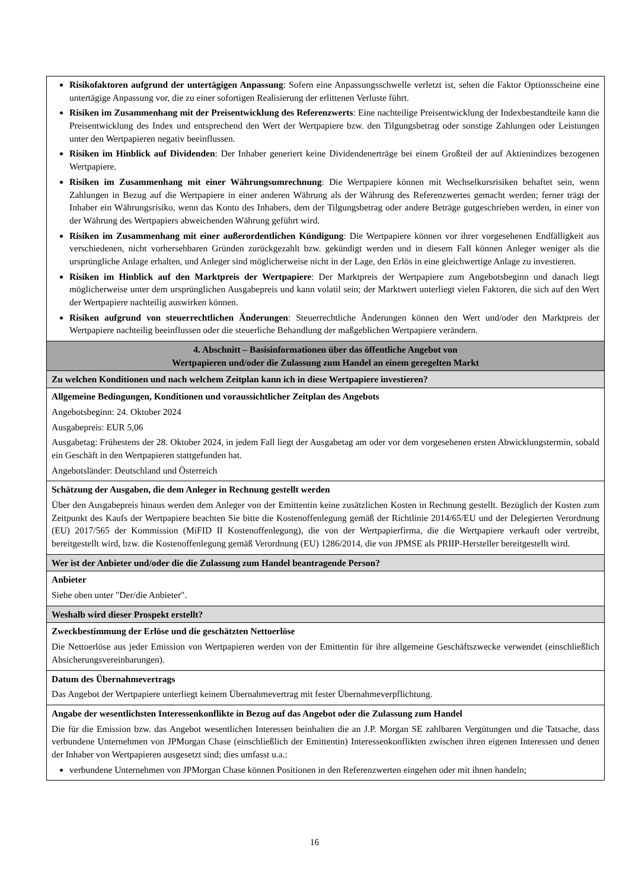| Risikofaktoren aufgrund der untertägigen Anpassung : Sofern eine Anpassungsschwelle verletzt ist, sehen die Faktor Optionsscheine eine untertägige Anpassung vor, die zu einer sofortigen Realisierung der erlittenen Verluste führt. Risiken im Zusammenhang mit der Preisentwicklung des Referenzwerts : Eine nachteilige Preisentwicklung der Indexbestandteile kann die Preisentwicklung des Index und entsprechend den Wert der Wertpapiere bzw. den Tilgungsbetrag oder sonstige Zahlungen oder Leistungen unter den Wertpapieren negativ beeinflussen. Risiken im Hinblick auf Dividenden : Der Inhaber generiert keine Dividendenerträge bei einem Großteil der auf Aktienindizes bezogenen Wertpapiere. Risiken im Zusammenhang mit einer Währungsumrechnung : Die Wertpapiere können mit Wechselkursrisiken behaftet sein, wenn Zahlungen in Bezug auf die Wertpapiere in einer anderen Währung als der Währung des Referenzwertes gemacht werden; ferner trägt der Inhaber ein Währungsrisiko, wenn das Konto des Inhabers, dem der Tilgungsbetrag oder andere Beträge gutgeschrieben werden, in einer von der Währung des Wertpapiers abweichenden Währung geführt wird. Risiken im Zusammenhang mit einer außerordentlichen Kündigung : Die Wertpapiere können vor ihrer vorgesehenen Endfälligkeit aus verschiedenen, nicht vorhersehbaren Gründen zurückgezahlt bzw. gekündigt werden und in diesem Fall können Anleger weniger als die ursprüngliche Anlage erhalten, und Anleger sind möglicherweise nicht in der Lage, den Erlös in eine gleichwertige Anlage zu investieren. Risiken im Hinblick auf den Marktpreis der Wertpapiere : Der Marktpreis der Wertpapiere zum Angebotsbeginn und danach liegt möglicherweise unter dem ursprünglichen Ausgabepreis und kann volatil sein; der Marktwert unterliegt vielen Faktoren, die sich auf den Wert der Wertpapiere nachteilig auswirken können. Risiken aufgrund von steuerrechtlichen Änderungen : Steuerrechtliche Änderungen können den Wert und/oder den Marktpreis der Wertpapiere nachteilig beeinflussen oder die steuerliche Behandlung der maßgeblichen Wertpapiere verändern. |
| 4. Abschnitt – Basisinformationen über das öffentliche Angebot von Wertpapieren und/oder die Zulassung zum Handel an einem geregelten Markt |
| Zu welchen Konditionen und nach welchem Zeitplan kann ich in diese Wertpapiere investieren? |
| Allgemeine Bedingungen, Konditionen und voraussichtlicher Zeitplan des Angebots Angebotsbeginn: 24. Oktober 2024 Ausgabepreis: EUR 5,06 Ausgabetag: Frühestens der 28. Oktober 2024, in jedem Fall liegt der Ausgabetag am oder vor dem vorgesehenen ersten Abwicklungstermin, sobald ein Geschäft in den Wertpapieren stattgefunden hat. Angebotsländer: Deutschland und Österreich |
| Schätzung der Ausgaben, die dem Anleger in Rechnung gestellt werden Über den Ausgabepreis hinaus werden dem Anleger von der Emittentin keine zusätzlichen Kosten in Rechnung gestellt. Bezüglich der Kosten zum Zeitpunkt des Kaufs der Wertpapiere beachten Sie bitte die Kostenoffenlegung gemäß der Richtlinie 2014/65/EU und der Delegierten Verordnung (EU) 2017/565 der Kommission (MiFID II Kostenoffenlegung), die von der Wertpapierfirma, die die Wertpapiere verkauft oder vertreibt, bereitgestellt wird, bzw. die Kostenoffenlegung gemäß Verordnung (EU) 1286/2014, die von JPMSE als PRIIP-Hersteller bereitgestellt wird. |
| Wer ist der Anbieter und/oder die die Zulassung zum Handel beantragende Person? |
| Anbieter Siehe oben unter "Der/die Anbieter". |
| Weshalb wird dieser Prospekt erstellt? |
| Zweckbestimmung der Erlöse und die geschätzten Nettoerlöse Die Nettoerlöse aus jeder Emission von Wertpapieren werden von der Emittentin für ihre allgemeine Geschäftszwecke verwendet (einschließlich Absicherungsvereinbarungen). |
| Datum des Übernahmevertrags Das Angebot der Wertpapiere unterliegt keinem Übernahmevertrag mit fester Übernahmeverpflichtung. |
| Angabe der wesentlichsten Interessenkonflikte in Bezug auf das Angebot oder die Zulassung zum Handel Die für die Emission bzw. das Angebot wesentlichen Interessen beinhalten die an J.P. Morgan SE zahlbaren Vergütungen und die Tatsache, dass verbundene Unternehmen von JPMorgan Chase (einschließlich der Emittentin) Interessenkonflikten zwischen ihren eigenen Interessen und denen der Inhaber von Wertpapieren ausgesetzt sind; dies umfasst u.a.: verbundene Unternehmen von JPMorgan Chase können Positionen in den Referenzwerten eingehen oder mit ihnen handeln; |
16